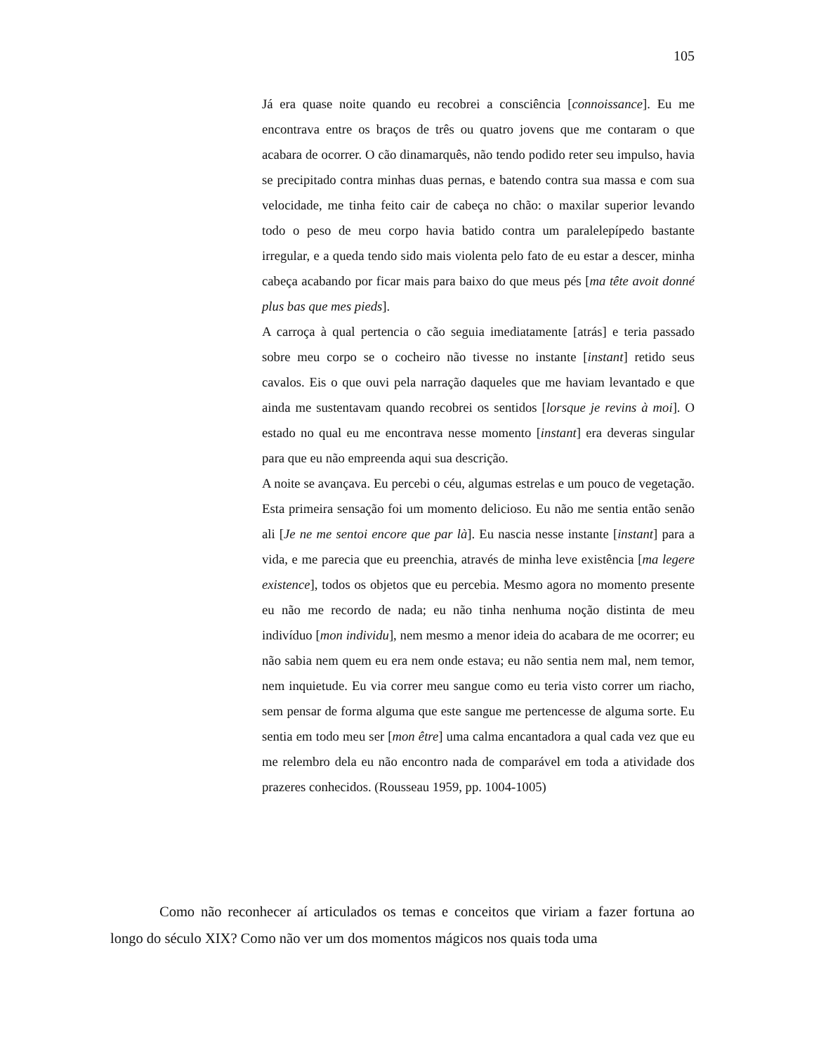105
Já era quase noite quando eu recobrei a consciência [connoissance]. Eu me encontrava entre os braços de três ou quatro jovens que me contaram o que acabara de ocorrer. O cão dinamarquês, não tendo podido reter seu impulso, havia se precipitado contra minhas duas pernas, e batendo contra sua massa e com sua velocidade, me tinha feito cair de cabeça no chão: o maxilar superior levando todo o peso de meu corpo havia batido contra um paralelepípedo bastante irregular, e a queda tendo sido mais violenta pelo fato de eu estar a descer, minha cabeça acabando por ficar mais para baixo do que meus pés [ma tête avoit donné plus bas que mes pieds].
A carroça à qual pertencia o cão seguia imediatamente [atrás] e teria passado sobre meu corpo se o cocheiro não tivesse no instante [instant] retido seus cavalos. Eis o que ouvi pela narração daqueles que me haviam levantado e que ainda me sustentavam quando recobrei os sentidos [lorsque je revins à moi]. O estado no qual eu me encontrava nesse momento [instant] era deveras singular para que eu não empreenda aqui sua descrição.
A noite se avançava. Eu percebi o céu, algumas estrelas e um pouco de vegetação. Esta primeira sensação foi um momento delicioso. Eu não me sentia então senão ali [Je ne me sentoi encore que par là]. Eu nascia nesse instante [instant] para a vida, e me parecia que eu preenchia, através de minha leve existência [ma legere existence], todos os objetos que eu percebia. Mesmo agora no momento presente eu não me recordo de nada; eu não tinha nenhuma noção distinta de meu indivíduo [mon individu], nem mesmo a menor ideia do acabara de me ocorrer; eu não sabia nem quem eu era nem onde estava; eu não sentia nem mal, nem temor, nem inquietude. Eu via correr meu sangue como eu teria visto correr um riacho, sem pensar de forma alguma que este sangue me pertencesse de alguma sorte. Eu sentia em todo meu ser [mon être] uma calma encantadora a qual cada vez que eu me relembro dela eu não encontro nada de comparável em toda a atividade dos prazeres conhecidos. (Rousseau 1959, pp. 1004-1005)
Como não reconhecer aí articulados os temas e conceitos que viriam a fazer fortuna ao longo do século XIX? Como não ver um dos momentos mágicos nos quais toda uma